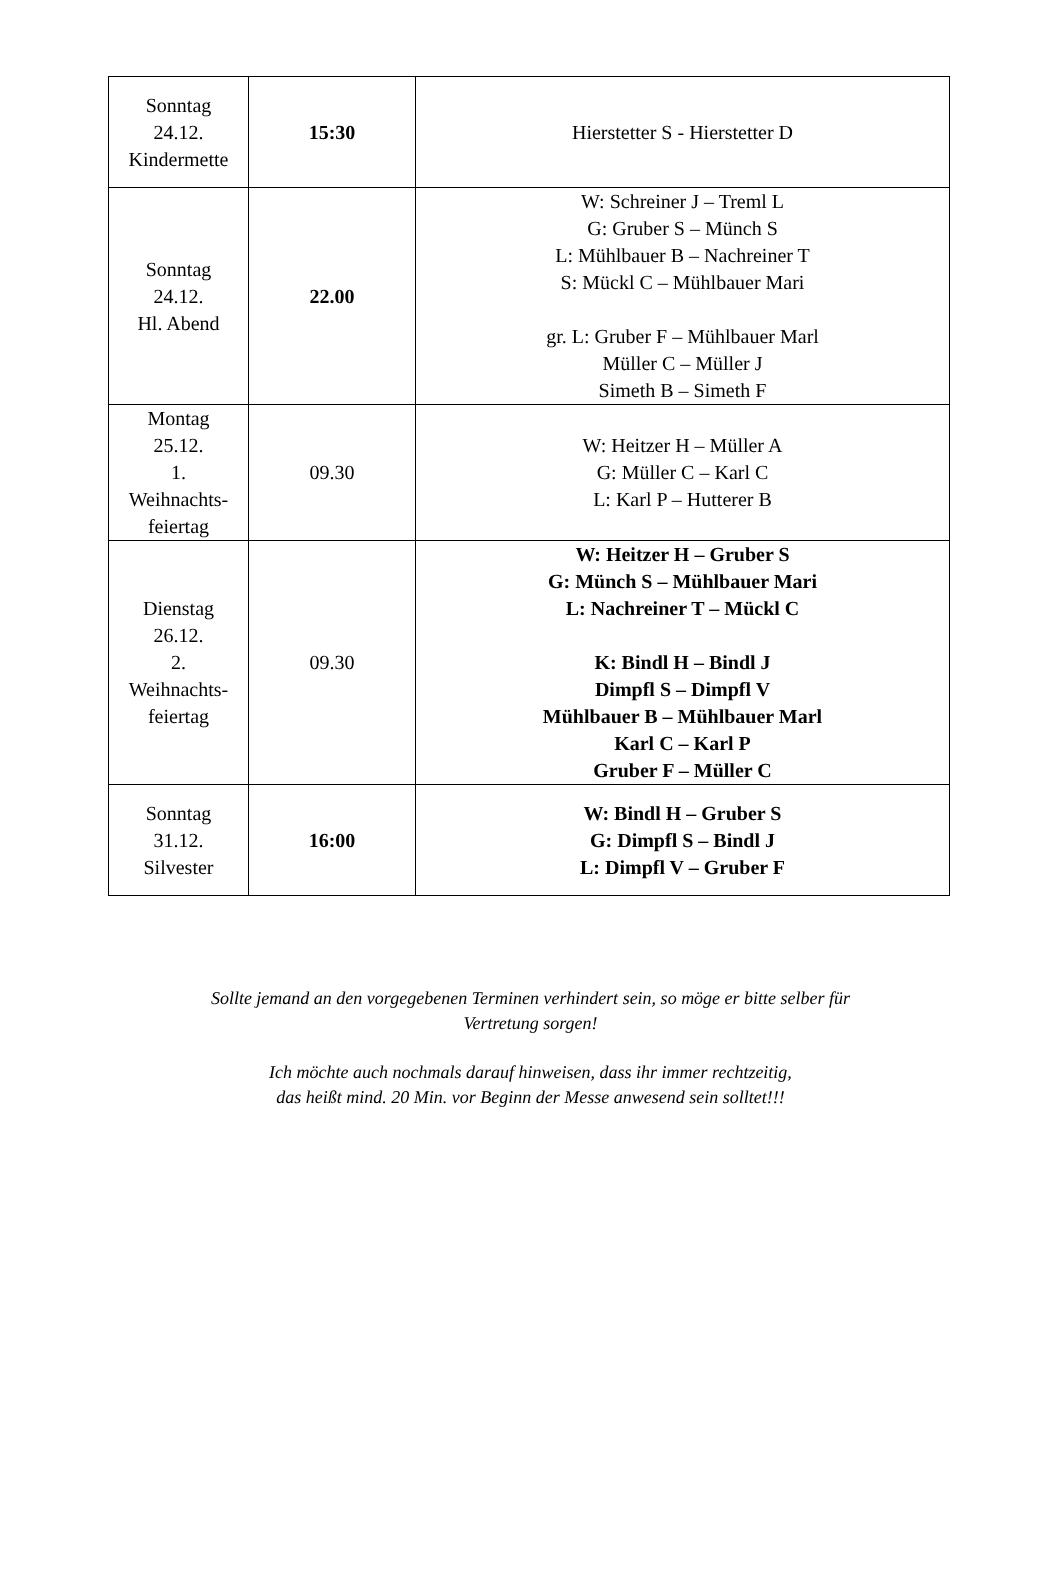| Sonntag 24.12. Kindermette | 15:30 | Hierstetter S - Hierstetter D |
| Sonntag 24.12. Hl. Abend | 22.00 | W: Schreiner J – Treml L G: Gruber S – Münch S L: Mühlbauer B – Nachreiner T S: Mückl C – Mühlbauer Mari gr. L: Gruber F – Mühlbauer Marl Müller C – Müller J Simeth B – Simeth F |
| Montag 25.12. 1. Weihnachts- feiertag | 09.30 | W: Heitzer H – Müller A G: Müller C – Karl C L: Karl P – Hutterer B |
| Dienstag 26.12. 2. Weihnachts- feiertag | 09.30 | W: Heitzer H – Gruber S G: Münch S – Mühlbauer Mari L: Nachreiner T – Mückl C K: Bindl H – Bindl J Dimpfl S – Dimpfl V Mühlbauer B – Mühlbauer Marl Karl C – Karl P Gruber F – Müller C |
| Sonntag 31.12. Silvester | 16:00 | W: Bindl H – Gruber S G: Dimpfl S – Bindl J L: Dimpfl V – Gruber F |
Sollte jemand an den vorgegebenen Terminen verhindert sein, so möge er bitte selber für
Vertretung sorgen!
Ich möchte auch nochmals darauf hinweisen, dass ihr immer rechtzeitig,
das heißt mind. 20 Min. vor Beginn der Messe anwesend sein solltet!!!